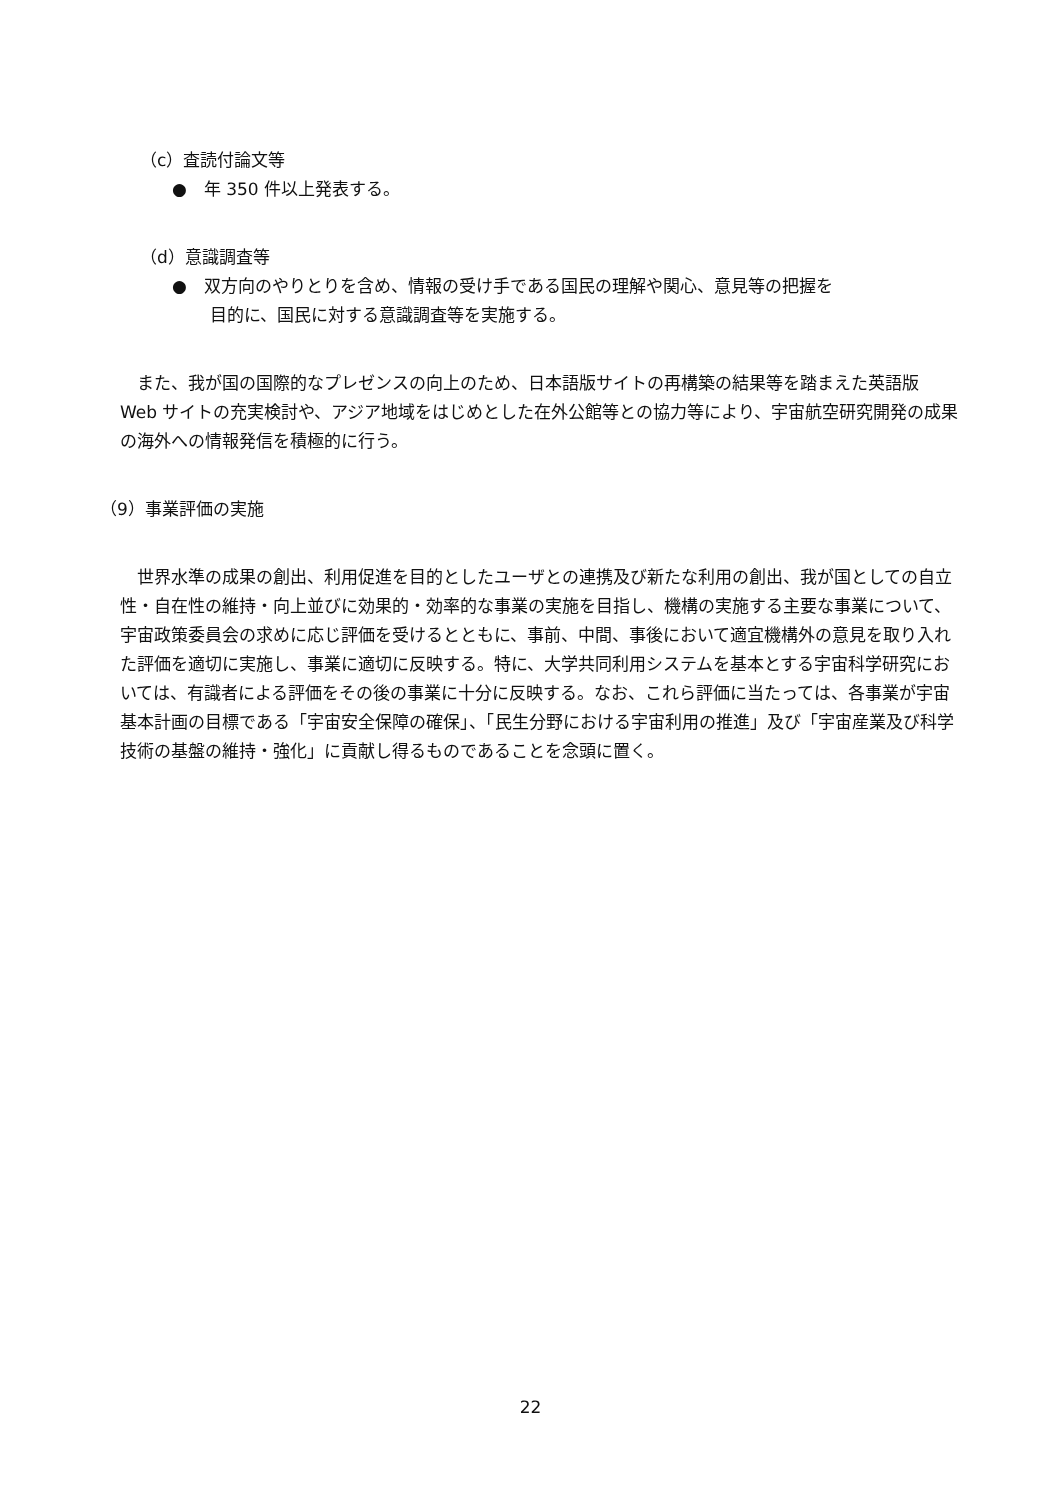（c）査読付論文等
●　年 350 件以上発表する。
（d）意識調査等
●　双方向のやりとりを含め、情報の受け手である国民の理解や関心、意見等の把握を
目的に、国民に対する意識調査等を実施する。
　また、我が国の国際的なプレゼンスの向上のため、日本語版サイトの再構築の結果等を踏まえた英語版 Web サイトの充実検討や、アジア地域をはじめとした在外公館等との協力等により、宇宙航空研究開発の成果の海外への情報発信を積極的に行う。
（9）事業評価の実施
　世界水準の成果の創出、利用促進を目的としたユーザとの連携及び新たな利用の創出、我が国としての自立性・自在性の維持・向上並びに効果的・効率的な事業の実施を目指し、機構の実施する主要な事業について、宇宙政策委員会の求めに応じ評価を受けるとともに、事前、中間、事後において適宜機構外の意見を取り入れた評価を適切に実施し、事業に適切に反映する。特に、大学共同利用システムを基本とする宇宙科学研究においては、有識者による評価をその後の事業に十分に反映する。なお、これら評価に当たっては、各事業が宇宙基本計画の目標である「宇宙安全保障の確保」、「民生分野における宇宙利用の推進」及び「宇宙産業及び科学技術の基盤の維持・強化」に貢献し得るものであることを念頭に置く。
22